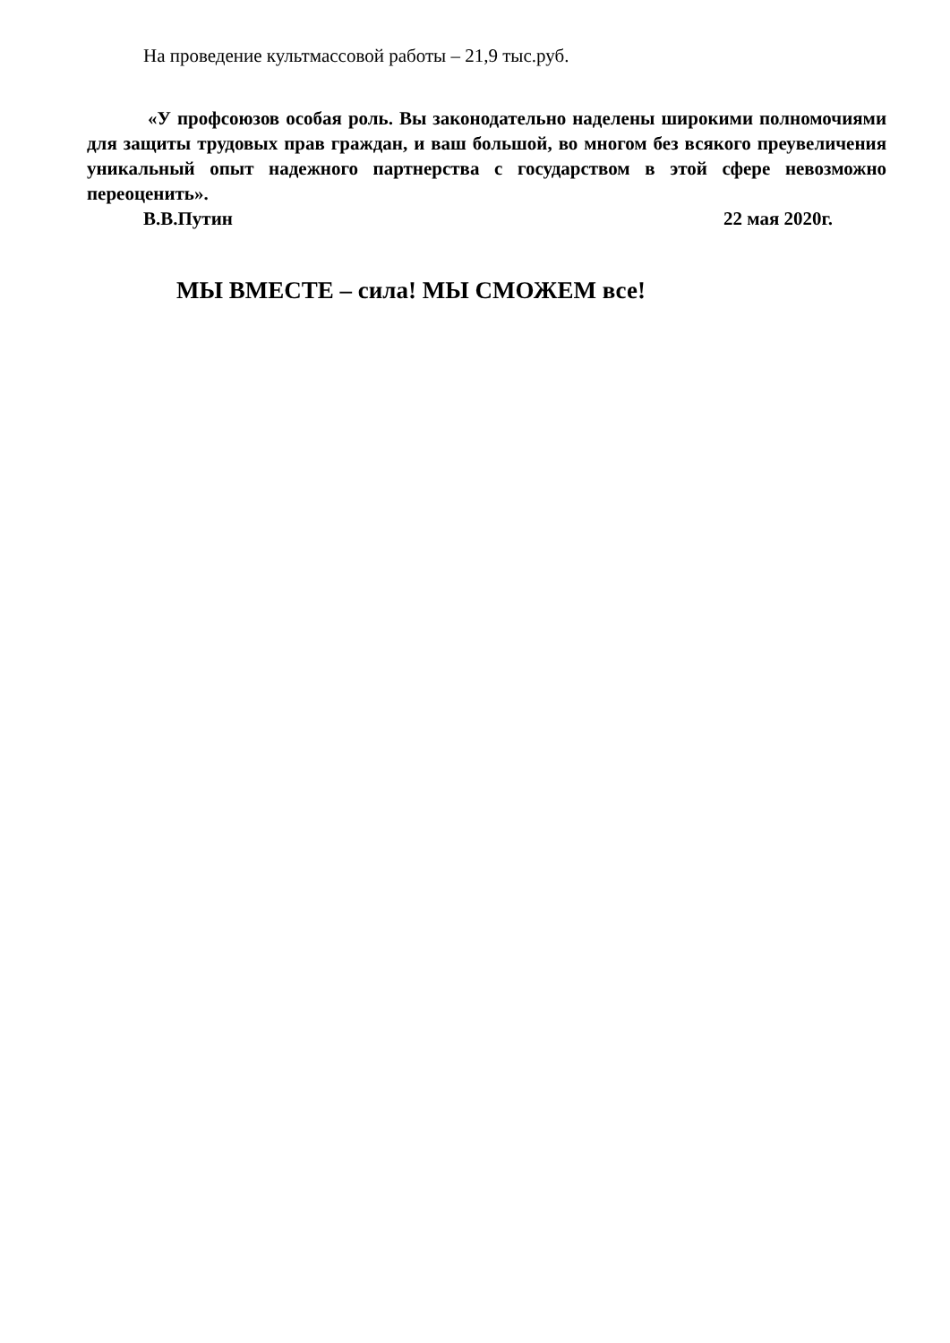На проведение культмассовой работы – 21,9 тыс.руб.
«У профсоюзов особая роль. Вы законодательно наделены широкими полномочиями для защиты трудовых прав граждан, и ваш большой, во многом без всякого преувеличения уникальный опыт надежного партнерства с государством в этой сфере невозможно переоценить».
В.В.Путин 22 мая 2020г.
МЫ ВМЕСТЕ – сила! МЫ СМОЖЕМ все!